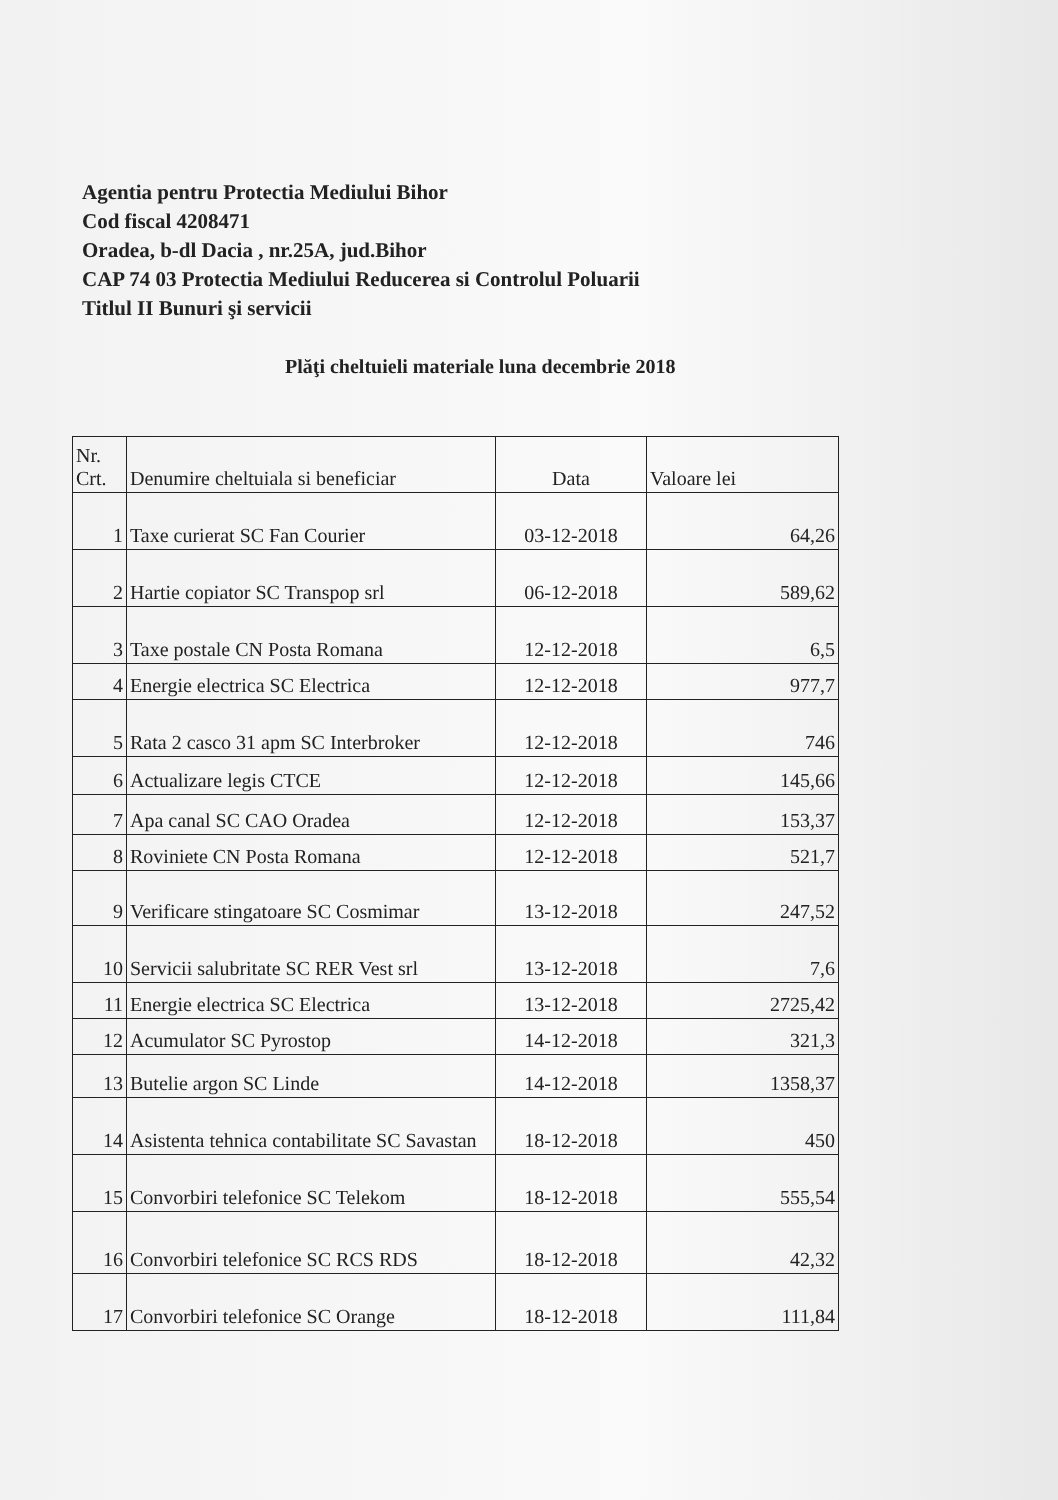Agentia pentru Protectia Mediului Bihor
Cod fiscal 4208471
Oradea, b-dl Dacia , nr.25A, jud.Bihor
CAP 74 03 Protectia Mediului Reducerea si Controlul Poluarii
Titlul II Bunuri şi servicii
Plăţi cheltuieli materiale luna decembrie 2018
| Nr. Crt. | Denumire cheltuiala si beneficiar | Data | Valoare lei |
| --- | --- | --- | --- |
| 1 | Taxe curierat SC Fan Courier | 03-12-2018 | 64,26 |
| 2 | Hartie copiator SC Transpop srl | 06-12-2018 | 589,62 |
| 3 | Taxe postale CN Posta Romana | 12-12-2018 | 6,5 |
| 4 | Energie electrica SC Electrica | 12-12-2018 | 977,7 |
| 5 | Rata 2 casco 31 apm SC Interbroker | 12-12-2018 | 746 |
| 6 | Actualizare legis CTCE | 12-12-2018 | 145,66 |
| 7 | Apa canal SC CAO Oradea | 12-12-2018 | 153,37 |
| 8 | Roviniete CN Posta Romana | 12-12-2018 | 521,7 |
| 9 | Verificare stingatoare SC Cosmimar | 13-12-2018 | 247,52 |
| 10 | Servicii salubritate SC RER Vest srl | 13-12-2018 | 7,6 |
| 11 | Energie electrica SC Electrica | 13-12-2018 | 2725,42 |
| 12 | Acumulator SC Pyrostop | 14-12-2018 | 321,3 |
| 13 | Butelie argon SC Linde | 14-12-2018 | 1358,37 |
| 14 | Asistenta tehnica contabilitate SC Savastan | 18-12-2018 | 450 |
| 15 | Convorbiri telefonice SC Telekom | 18-12-2018 | 555,54 |
| 16 | Convorbiri telefonice SC RCS RDS | 18-12-2018 | 42,32 |
| 17 | Convorbiri telefonice SC Orange | 18-12-2018 | 111,84 |